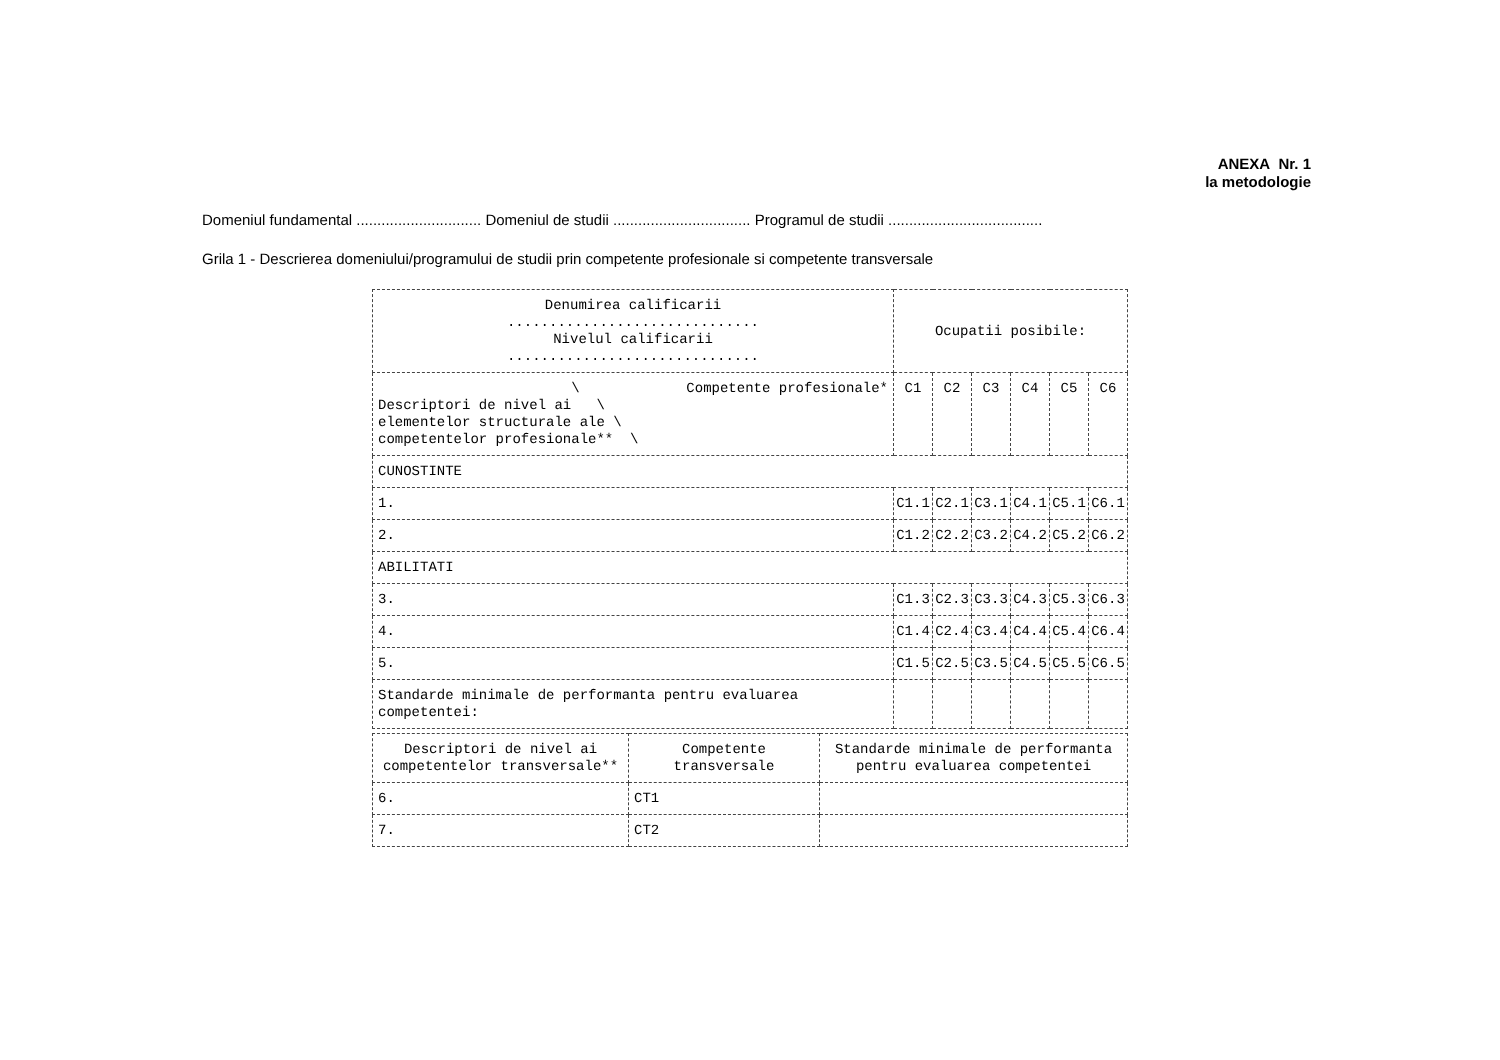ANEXA Nr. 1
la metodologie
Domeniul fundamental .............................. Domeniul de studii ................................. Programul de studii .....................................
Grila 1 - Descrierea domeniului/programului de studii prin competente profesionale si competente transversale
| Denumirea calificarii .............................. Nivelul calificarii .............................. | Ocupatii posibile: | | | | | |
| --- | --- | --- | --- | --- | --- | --- |
| \ Competente profesionale* Descriptori de nivel ai \ elementelor structurale ale \ competentelor profesionale** \ | C1 | C2 | C3 | C4 | C5 | C6 |
| CUNOSTINTE | | | | | | |
| 1. | C1.1 | C2.1 | C3.1 | C4.1 | C5.1 | C6.1 |
| 2. | C1.2 | C2.2 | C3.2 | C4.2 | C5.2 | C6.2 |
| ABILITATI | | | | | | |
| 3. | C1.3 | C2.3 | C3.3 | C4.3 | C5.3 | C6.3 |
| 4. | C1.4 | C2.4 | C3.4 | C4.4 | C5.4 | C6.4 |
| 5. | C1.5 | C2.5 | C3.5 | C4.5 | C5.5 | C6.5 |
| Standarde minimale de performanta pentru evaluarea competentei: | | | | | | |
| Descriptori de nivel ai competentelor transversale** | Competente transversale | Standarde minimale de performanta pentru evaluarea competentei |
| --- | --- | --- |
| 6. | CT1 | |
| 7. | CT2 | |